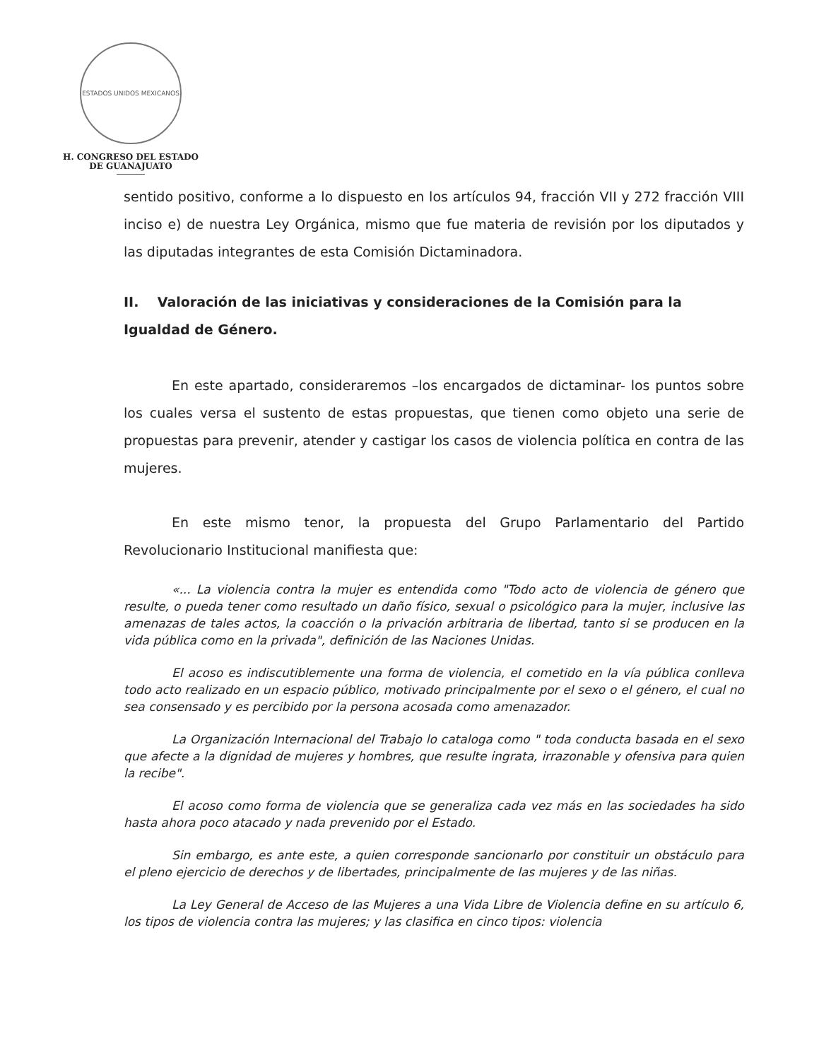ESTADOS UNIDOS MEXICANOS
H. CONGRESO DEL ESTADO
DE GUANAJUATO
sentido positivo, conforme a lo dispuesto en los artículos 94, fracción VII y 272 fracción VIII inciso e) de nuestra Ley Orgánica, mismo que fue materia de revisión por los diputados y las diputadas integrantes de esta Comisión Dictaminadora.
II. Valoración de las iniciativas y consideraciones de la Comisión para la Igualdad de Género.
En este apartado, consideraremos –los encargados de dictaminar- los puntos sobre los cuales versa el sustento de estas propuestas, que tienen como objeto una serie de propuestas para prevenir, atender y castigar los casos de violencia política en contra de las mujeres.
En este mismo tenor, la propuesta del Grupo Parlamentario del Partido Revolucionario Institucional manifiesta que:
«... La violencia contra la mujer es entendida como "Todo acto de violencia de género que resulte, o pueda tener como resultado un daño físico, sexual o psicológico para la mujer, inclusive las amenazas de tales actos, la coacción o la privación arbitraria de libertad, tanto si se producen en la vida pública como en la privada", definición de las Naciones Unidas.
El acoso es indiscutiblemente una forma de violencia, el cometido en la vía pública conlleva todo acto realizado en un espacio público, motivado principalmente por el sexo o el género, el cual no sea consensado y es percibido por la persona acosada como amenazador.
La Organización Internacional del Trabajo lo cataloga como " toda conducta basada en el sexo que afecte a la dignidad de mujeres y hombres, que resulte ingrata, irrazonable y ofensiva para quien la recibe".
El acoso como forma de violencia que se generaliza cada vez más en las sociedades ha sido hasta ahora poco atacado y nada prevenido por el Estado.
Sin embargo, es ante este, a quien corresponde sancionarlo por constituir un obstáculo para el pleno ejercicio de derechos y de libertades, principalmente de las mujeres y de las niñas.
La Ley General de Acceso de las Mujeres a una Vida Libre de Violencia define en su artículo 6, los tipos de violencia contra las mujeres; y las clasifica en cinco tipos: violencia